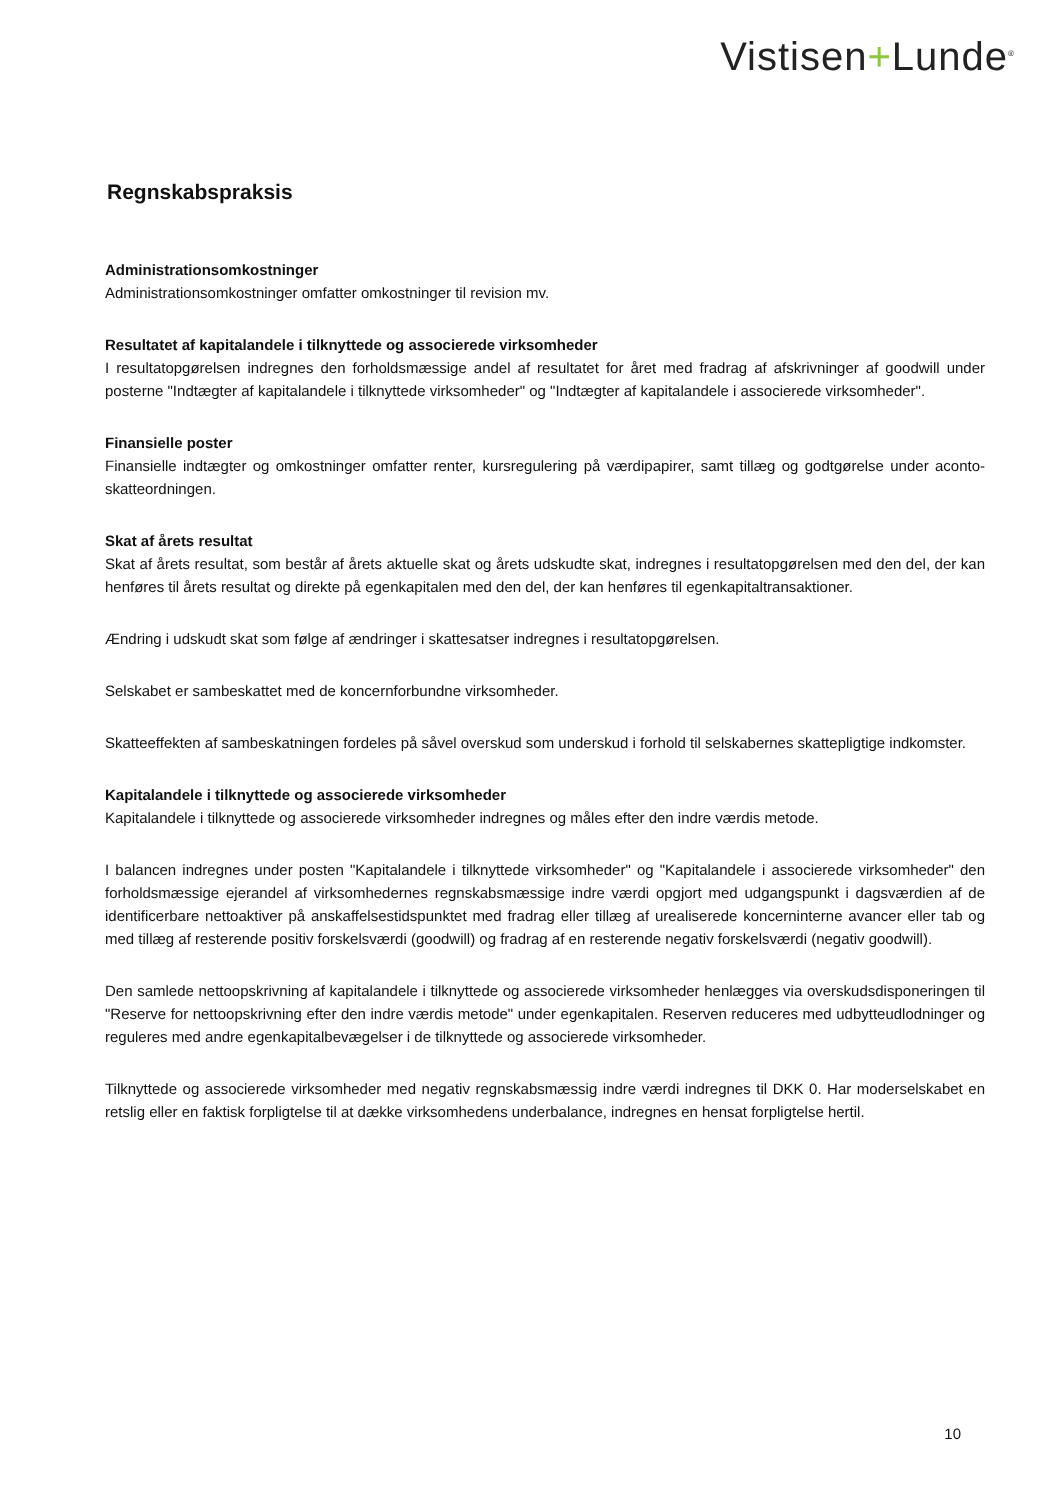Vistisen+Lunde<sup>®</sup>
Regnskabspraksis
Administrationsomkostninger
Administrationsomkostninger omfatter omkostninger til revision mv.
Resultatet af kapitalandele i tilknyttede og associerede virksomheder
I resultatopgørelsen indregnes den forholdsmæssige andel af resultatet for året med fradrag af afskrivninger af goodwill under posterne "Indtægter af kapitalandele i tilknyttede virksomheder" og "Indtægter af kapitalandele i associerede virksomheder".
Finansielle poster
Finansielle indtægter og omkostninger omfatter renter, kursregulering på værdipapirer, samt tillæg og godtgørelse under aconto-skatteordningen.
Skat af årets resultat
Skat af årets resultat, som består af årets aktuelle skat og årets udskudte skat, indregnes i resultatopgørelsen med den del, der kan henføres til årets resultat og direkte på egenkapitalen med den del, der kan henføres til egenkapitaltransaktioner.
Ændring i udskudt skat som følge af ændringer i skattesatser indregnes i resultatopgørelsen.
Selskabet er sambeskattet med de koncernforbundne virksomheder.
Skatteeffekten af sambeskatningen fordeles på såvel overskud som underskud i forhold til selskabernes skattepligtige indkomster.
Kapitalandele i tilknyttede og associerede virksomheder
Kapitalandele i tilknyttede og associerede virksomheder indregnes og måles efter den indre værdis metode.
I balancen indregnes under posten "Kapitalandele i tilknyttede virksomheder" og "Kapitalandele i associerede virksomheder" den forholdsmæssige ejerandel af virksomhedernes regnskabsmæssige indre værdi opgjort med udgangspunkt i dagsværdien af de identificerbare nettoaktiver på anskaffelsestidspunktet med fradrag eller tillæg af urealiserede koncerninterne avancer eller tab og med tillæg af resterende positiv forskelsværdi (goodwill) og fradrag af en resterende negativ forskelsværdi (negativ goodwill).
Den samlede nettoopskrivning af kapitalandele i tilknyttede og associerede virksomheder henlægges via overskudsdisponeringen til "Reserve for nettoopskrivning efter den indre værdis metode" under egenkapitalen. Reserven reduceres med udbytteudlodninger og reguleres med andre egenkapitalbevægelser i de tilknyttede og associerede virksomheder.
Tilknyttede og associerede virksomheder med negativ regnskabsmæssig indre værdi indregnes til DKK 0. Har moderselskabet en retslig eller en faktisk forpligtelse til at dække virksomhedens underbalance, indregnes en hensat forpligtelse hertil.
10